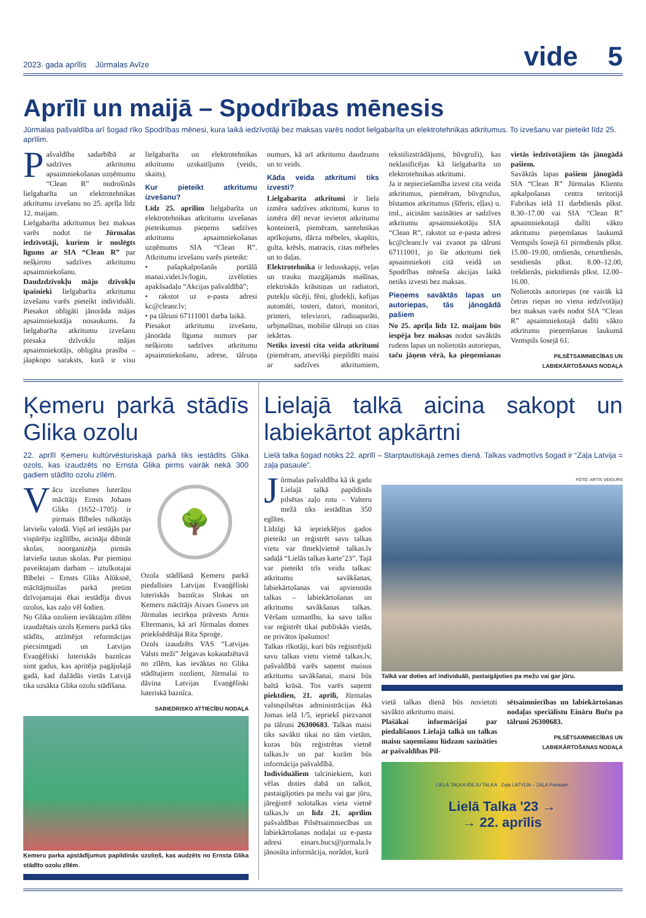2023. gada aprīlis Jūrmalas Avīze vide 5
Aprīlī un maijā – Spodrības mēnesis
Jūrmalas pašvaldība arī šogad rīko Spodrības mēnesi, kura laikā iedzīvotāji bez maksas varēs nodot lielgabarīta un elektrotehnikas atkritumus. To izvešanu var pieteikt līdz 25. aprīlim.
Pašvaldība sadarbībā ar sadzīves atkritumu apsaimniekošanas uzņēmumu “Clean R” nodrošinās lielgabarīta un elektrotehnikas atkritumu izvešanu no 25. aprīļa līdz 12. maijam.
Lielgabarīta atkritumus bez maksas varēs nodot tie Jūrmalas iedzīvotāji, kuriem ir noslēgts līgums ar SIA “Clean R” par nešķiroto sadzīves atkritumu apsaimniekošanu.
Daudzdzīvokļu māju dzīvokļu īpašnieki lielgabarīta atkritumu izvešanu varēs pieteikt individuāli. Piesakot obligāti jānorāda mājas apsaimniekotāja nosaukums. Ja lielgabarīta atkritumu izvešanu piesaka dzīvokļu mājas apsaimniekotājs, obligāta prasība – jāapkopo saraksts, kurā ir visu lielgabarīta un elektrotehnikas atkritumu uzskaitījums (veids, skaits).
Kur pieteikt atkritumu izvešanu?
Līdz 25. aprīlim lielgabarīta un elektrotehnikas atkritumu izvešanas pieteikumus pieņems sadzīves atkritumu apsaimniekošanas uzņēmums SIA “Clean R”. Atkritumu izvešanu varēs pieteikt:
• pašapkalpošanās portālā manai.videi.lv/login, izvēloties apakšsadaļu “Akcijas pašvaldībā”;
• rakstot uz e-pasta adresi kc@cleanr.lv;
• pa tālruni 67111001 darba laikā.
Piesakot atkritumu izvešanu, jānorāda līguma numurs par nešķiroto sadzīves atkritumu apsaimniekošanu, adrese, tālruņa numurs, kā arī atkritumu daudzums un to veids.
Kāda veida atkritumi tiks izvesti?
Lielgabarīta atkritumi ir liela izmēra sadzīves atkritumi, kurus to izmēra dēļ nevar ievietot atkritumu konteinerā, piemēram, santehnikas aprīkojums, dārza mēbeles, skapītis, gulta, krēsls, matracis, citas mēbeles un to daļas.
Elektrotehnika ir ledusskapji, veļas un trauku mazgājamās mašīnas, elektriskās krāsniņas un radiatori, putekļu sūcēji, fēni, gludekļi, kafijas automāti, tosteri, datori, monitori, printeri, televizori, radioaparāti, urbjmašīnas, mobilie tālruņi un citas iekārtas.
Netiks izvesti cita veida atkritumi (piemēram, atsevišķi piepildīti maisi ar sadzīves atkritumiem, tekstilizstrādājumi, būvgruži), kas neklasificējas kā lielgabarīta un elektrotehnikas atkritumi.
Ja ir nepieciešamība izvest cita veida atkritumus, piemēram, būvgružus, bīstamos atkritumus (šīferis, eļļas) u. tml., aicinām sazināties ar sadzīves atkritumu apsaimniekotāju SIA “Clean R”, rakstot uz e-pasta adresi kc@cleanr.lv vai zvanot pa tālruni 67111001, jo šie atkritumi tiek apsaimniekoti citā veidā un Spodrības mēneša akcijas laikā netiks izvesti bez maksas.
Pieņems savāktās lapas un autoriepas, tās jānogādā pašiem
No 25. aprīļa līdz 12. maijam būs iespēja bez maksas nodot savāktās rudens lapas un nolietotās autoriepas, taču jāņem vērā, ka pieņemšanas vietās iedzīvotājiem tās jānogādā pašiem.
Savāktās lapas pašiem jānogādā SIA “Clean R” Jūrmalas Klientu apkalpošanas centra teritorijā Fabrikas ielā 11 darbdienās plkst. 8.30–17.00 vai SIA “Clean R” apsaimniekotajā dalīti vākto atkritumu pieņemšanas laukumā Ventspils šosejā 61 pirmdienās plkst. 15.00–19.00, otrdienās, ceturtdienās, sestdienās plkst. 8.00–12.00, trešdienās, piektdienās plkst. 12.00–16.00.
Nolietotās autoriepas (ne vairāk kā četras riepas no viena iedzīvotāja) bez maksas varēs nodot SIA “Clean R” apsaimniekotajā dalīti vākto atkritumu pieņemšanas laukumā Ventspils šosejā 61.
PILSĒTSAIMNIECĪBAS UN LABIEKĀRTOŠANAS NODAĻA
Ķemeru parkā stādīs Glika ozolu
22. aprīlī Ķemeru kultūrvēsturiskajā parkā tiks iestādīts Glika ozols, kas izaudzēts no Ernsta Glika pirms vairāk nekā 300 gadiem stādīto ozolu zīlēm.
Vācu izcelsmes luterāņu mācītājs Ernsts Johans Gliks (1652–1705) ir pirmais Bībeles tulkotājs latviešu valodā. Viņš arī iestājās par vispārēju izglītību, aicināja dibināt skolas, noorganizēja pirmās latviešu tautas skolas. Par piemiņu paveiktajam darbam – iztulkotajai Bībelei – Ernsts Gliks Alūksnē, mācītājmuižas parkā pretim dzīvojamajai ēkai iestādīja divus ozolus, kas zaļo vēl šodien.
No Glika ozoliem ievāktajām zīlēm izaudzētais ozols Ķemeru parkā tiks stādīts, atzīmējot reformācijas piecsimtgadi un Latvijas Evaņģēliski luteriskās baznīcas simt gadus, kas apritēja pagājušajā gadā, kad dažādās vietās Latvijā tika uzsākta Glika ozolu stādīšana.
🌳
Ozola stādīšanā Ķemeru parkā piedalīsies Latvijas Evaņģēliski luteriskās baznīcas Slokas un Ķemeru mācītājs Aivars Gusevs un Jūrmalas iecirkņa prāvests Arnis Eltermanis, kā arī Jūrmalas domes priekšsēdētāja Rita Sproģe.
Ozols izaudzēts VAS “Latvijas Valsts meži” Jelgavas kokaudzētavā no zīlēm, kas ievāktas no Glika stādītajiem ozoliem, Jūrmalai to dāvina Latvijas Evaņģēliski luteriskā baznīca.
SABIEDRISKO ATTIECĪBU NODAĻA
Ķemeru parka apstādījumus papildinās ozoliņš, kas audzēts no Ernsta Glika stādīto ozolu zīlēm.
Lielajā talkā aicina sakopt un labiekārtot apkārtni
Lielā talka šogad notiks 22. aprīlī – Starptautiskajā zemes dienā. Talkas vadmotīvs šogad ir “Zaļa Latvija = zaļa pasaule”.
Jūrmalas pašvaldība kā ik gadu Lielajā talkā papildinās pilsētas zaļo rotu – Valteru mežā tiks iestādītas 350 eglītes.
Līdzīgi kā iepriekšējos gados pieteikt un reģistrēt savu talkas vietu var tīmekļvietnē talkas.lv sadaļā “Lielās talkas karte’23”. Tajā var pieteikt trīs veidu talkas: atkritumu savākšanas, labiekārtošanas vai apvienotās talkas – labiekārtošanas un atkritumu savākšanas talkas. Vēršam uzmanību, ka savu talku var reģistrēt tikai publiskās vietās, ne privātos īpašumos!
Talkas rīkotāji, kuri būs reģistrējuši savu talkas vietu vietnē talkas.lv, pašvaldībā varēs saņemt maisus atkritumu savākšanai, maisi būs baltā krāsā. Tos varēs saņemt piektdien, 21. aprīlī, Jūrmalas valstspilsētas administrācijas ēkā Jomas ielā 1/5, iepriekš piezvanot pa tālruni 26300683. Talkas maisi tiks savākti tikai no tām vietām, kuras būs reģistrētas vietnē talkas.lv un par kurām būs informācija pašvaldībā.
Individuāliem talciniekiem, kuri vēlas doties dabā un talkot, pastaigājoties pa mežu vai gar jūru, jāreģistrē solotalkas vieta vietnē talkas.lv un līdz 21. aprīlim pašvaldības Pilsētsaimniecības un labiekārtošanas nodaļai uz e-pasta adresi einars.bucs@jurmala.lv jānosūta informācija, norādot, kurā
FOTO: ARTIS VEIGURS
Talkā var doties arī individuāli, pastaigājoties pa mežu vai gar jūru.
vietā talkas dienā būs novietoti savākto atkritumu maisi.
Plašākai informācijai par piedalīšanos Lielajā talkā un talkas maisu saņemšanu lūdzam sazināties ar pašvaldības Pil-
sētsaimniecības un labiekārtošanas nodaļas speciālistu Einā­ru Buču pa tālruni 26300683.
PILSĒTSAIMNIECĪBAS UN LABIEKĀRTOŠANAS NODAĻA
LIELĀ TALKA IDEJU TALKA Zaļa LATVIJA – ZAĻA Pasaule!
Lielā Talka '23 →
→ 22. aprīlis